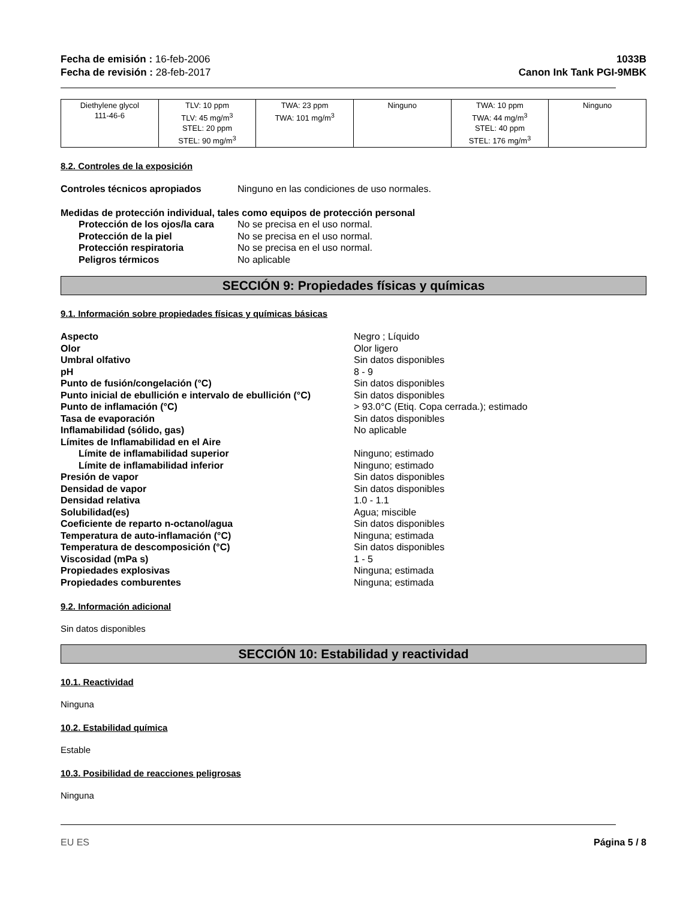Fecha de emisión : 16-feb-2006
Fecha de revisión : 28-feb-2017
1033B
Canon Ink Tank PGI-9MBK
| Diethylene glycol 111-46-6 | TLV: 10 ppm TLV: 45 mg/m<sup>3</sup> STEL: 20 ppm STEL: 90 mg/m<sup>3</sup> | TWA: 23 ppm TWA: 101 mg/m<sup>3</sup> | Ninguno | TWA: 10 ppm TWA: 44 mg/m<sup>3</sup> STEL: 40 ppm STEL: 176 mg/m<sup>3</sup> | Ninguno |
8.2. Controles de la exposición
Controles técnicos apropiados Ninguno en las condiciones de uso normales.
Medidas de protección individual, tales como equipos de protección personal
Protección de los ojos/la cara
No se precisa en el uso normal.
Protección de la piel No se precisa en el uso normal.
Protección respiratoria No se precisa en el uso normal.
Peligros térmicos No aplicable
SECCIÓN 9: Propiedades físicas y químicas
9.1. Información sobre propiedades físicas y químicas básicas
Aspecto Negro ; Líquido
Olor Olor ligero
Umbral olfativo Sin datos disponibles
pH 8 - 9
Punto de fusión/congelación (°C) Sin datos disponibles
Punto inicial de ebullición e intervalo de ebullición (°C)
Sin datos disponibles
Punto de inflamación (°C) > 93.0°C (Etiq. Copa cerrada.); estimado
Tasa de evaporación Sin datos disponibles
Inflamabilidad (sólido, gas) No aplicable
Límites de Inflamabilidad en el Aire
Límite de inflamabilidad superior Ninguno; estimado
Límite de inflamabilidad inferior Ninguno; estimado
Presión de vapor Sin datos disponibles
Densidad de vapor Sin datos disponibles
Densidad relativa 1.0 - 1.1
Solubilidad(es) Agua; miscible
Coeficiente de reparto n-octanol/agua Sin datos disponibles
Temperatura de auto-inflamación (°C) Ninguna; estimada
Temperatura de descomposición (°C) Sin datos disponibles
Viscosidad (mPa s) 1 - 5
Propiedades explosivas Ninguna; estimada
Propiedades comburentes Ninguna; estimada
9.2. Información adicional
Sin datos disponibles
SECCIÓN 10: Estabilidad y reactividad
10.1. Reactividad
Ninguna
10.2. Estabilidad química
Estable
10.3. Posibilidad de reacciones peligrosas
Ninguna
EU ES Página 5 / 8